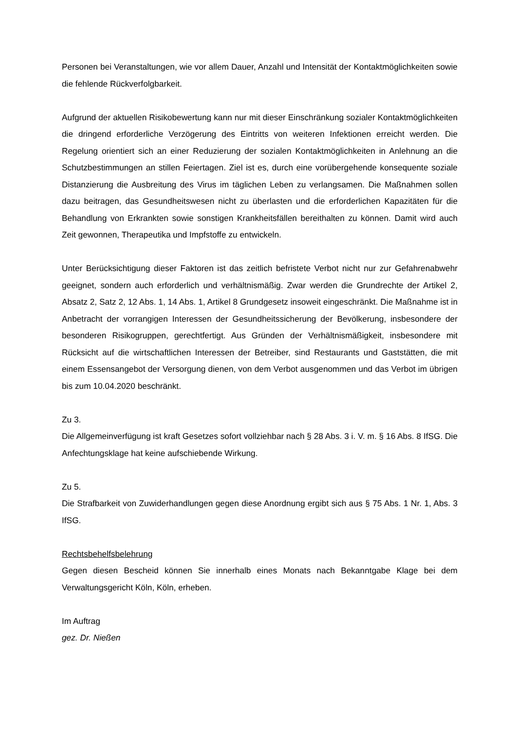Personen bei Veranstaltungen, wie vor allem Dauer, Anzahl und Intensität der Kontaktmög­lichkeiten sowie die fehlende Rückverfolgbarkeit.
Aufgrund der aktuellen Risikobewertung kann nur mit dieser Einschränkung sozialer Kontakt­möglichkeiten die dringend erforderliche Verzögerung des Eintritts von weiteren Infektionen erreicht werden. Die Regelung orientiert sich an einer Reduzierung der sozialen Kontaktmög­lichkeiten in Anlehnung an die Schutzbestimmungen an stillen Feiertagen. Ziel ist es, durch eine vorübergehende konsequente soziale Distanzierung die Ausbreitung des Virus im tägli­chen Leben zu verlangsamen. Die Maßnahmen sollen dazu beitragen, das Gesundheitswesen nicht zu überlasten und die erforderlichen Kapazitäten für die Behandlung von Erkrankten so­wie sonstigen Krankheitsfällen bereithalten zu können. Damit wird auch Zeit gewonnen, The­rapeutika und Impfstoffe zu entwickeln.
Unter Berücksichtigung dieser Faktoren ist das zeitlich befristete Verbot nicht nur zur Gefah­renabwehr geeignet, sondern auch erforderlich und verhältnismäßig. Zwar werden die Grund­rechte der Artikel 2, Absatz 2, Satz 2, 12 Abs. 1, 14 Abs. 1, Artikel 8 Grundgesetz insoweit eingeschränkt. Die Maßnahme ist in Anbetracht der vorrangigen Interessen der Gesundheits­sicherung der Bevölkerung, insbesondere der besonderen Risikogruppen, gerechtfertigt. Aus Gründen der Verhältnismäßigkeit, insbesondere mit Rücksicht auf die wirtschaftlichen Interes­sen der Betreiber, sind Restaurants und Gaststätten, die mit einem Essensangebot der Ver­sorgung dienen, von dem Verbot ausgenommen und das Verbot im übrigen bis zum 10.04.2020 beschränkt.
Zu 3.
Die Allgemeinverfügung ist kraft Gesetzes sofort vollziehbar nach § 28 Abs. 3 i. V. m. § 16 Abs. 8 IfSG. Die Anfechtungsklage hat keine aufschiebende Wirkung.
Zu 5.
Die Strafbarkeit von Zuwiderhandlungen gegen diese Anordnung ergibt sich aus § 75 Abs. 1 Nr. 1, Abs. 3 IfSG.
Rechtsbehelfsbelehrung
Gegen diesen Bescheid können Sie innerhalb eines Monats nach Bekanntgabe Klage bei dem Verwaltungsgericht Köln, Köln, erheben.
Im Auftrag
gez. Dr. Nießen